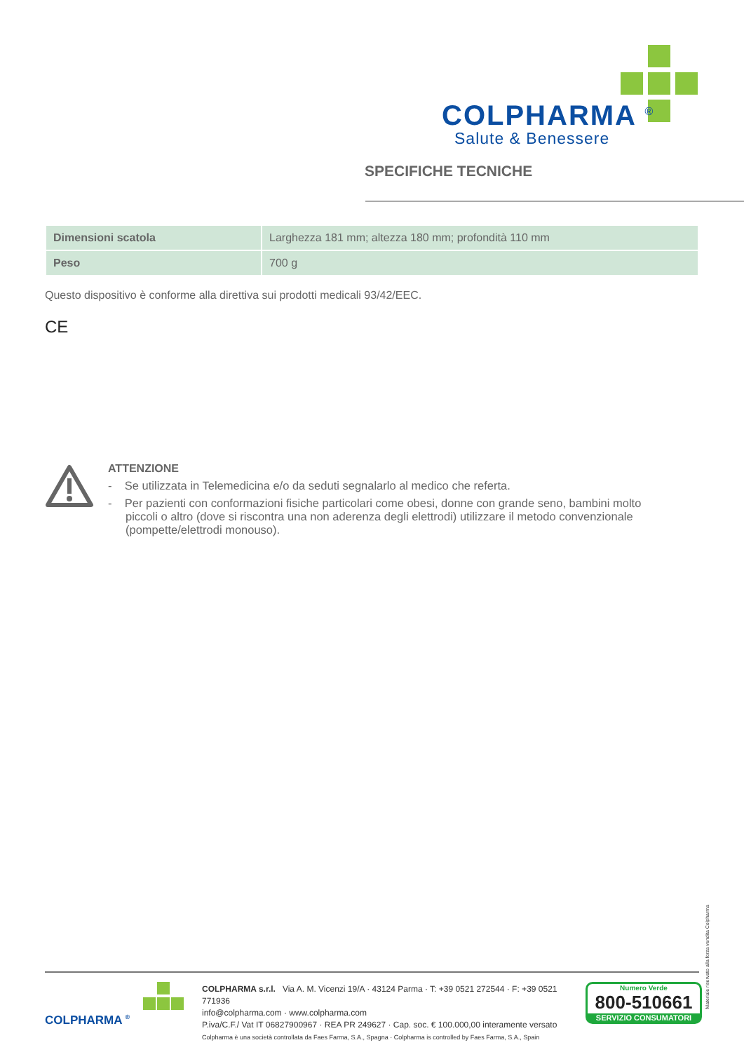COLPHARMA <sup>®</sup>
Salute & Benessere
SPECIFICHE TECNICHE
| Dimensioni scatola | Larghezza 181 mm; altezza 180 mm; profondità 110 mm |
| Peso | 700 g |
Questo dispositivo è conforme alla direttiva sui prodotti medicali 93/42/EEC.
CE
ATTENZIONE
- Se utilizzata in Telemedicina e/o da seduti segnalarlo al medico che referta.
- Per pazienti con conformazioni fisiche particolari come obesi, donne con grande seno, bambini molto piccoli o altro (dove si riscontra una non aderenza degli elettrodi) utilizzare il metodo convenzionale (pompette/elettrodi monouso).
Materiale riservato alla forza vendita Colpharma
COLPHARMA <sup>®</sup>
COLPHARMA s.r.l. Via A. M. Vicenzi 19/A · 43124 Parma · T: +39 0521 272544 · F: +39 0521 771936
info@colpharma.com · www.colpharma.com
P.iva/C.F./ Vat IT 06827900967 · REA PR 249627 · Cap. soc. € 100.000,00 interamente versato
Colpharma è una società controllata da Faes Farma, S.A., Spagna · Colpharma is controlled by Faes Farma, S.A., Spain
Numero Verde
800-510661
SERVIZIO CONSUMATORI